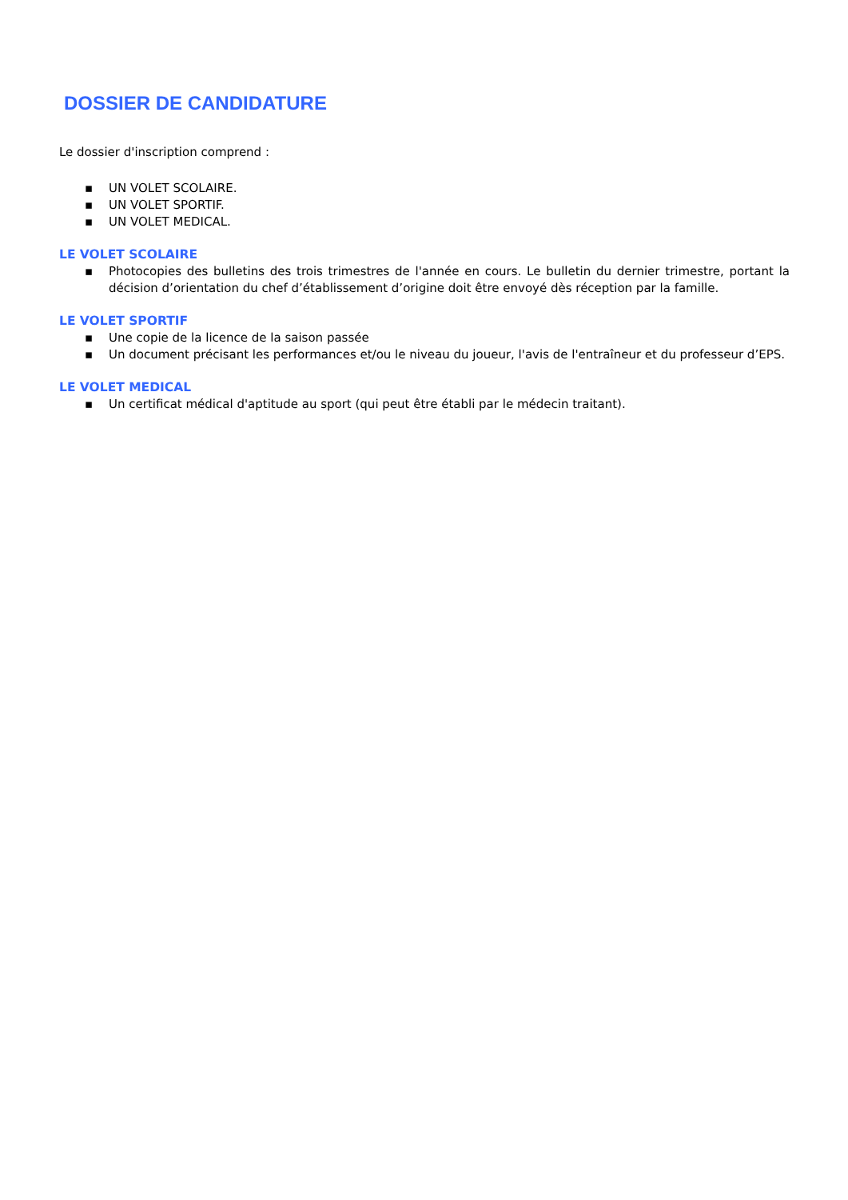DOSSIER DE CANDIDATURE
Le dossier d'inscription comprend :
▪ UN VOLET SCOLAIRE.
▪ UN VOLET SPORTIF.
▪ UN VOLET MEDICAL.
LE VOLET SCOLAIRE
▪ Photocopies des bulletins des trois trimestres de l'année en cours. Le bulletin du dernier trimestre, portant la décision d’orientation du chef d’établissement d’origine doit être envoyé dès réception par la famille.
LE VOLET SPORTIF
▪ Une copie de la licence de la saison passée
▪ Un document précisant les performances et/ou le niveau du joueur, l'avis de l'entraîneur et du professeur d’EPS.
LE VOLET MEDICAL
▪ Un certificat médical d'aptitude au sport (qui peut être établi par le médecin traitant).